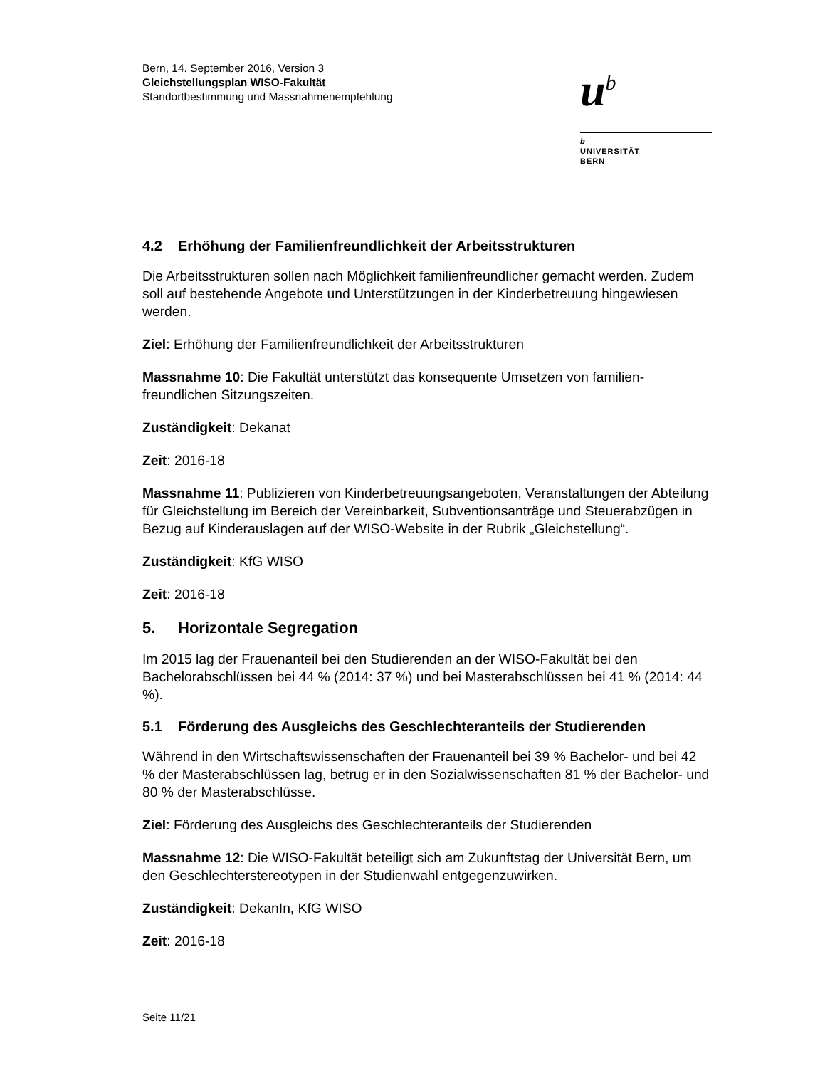Bern, 14. September 2016, Version 3
Gleichstellungsplan WISO-Fakultät
Standortbestimmung und Massnahmenempfehlung
u<sup>b</sup>
b
UNIVERSITÄT
BERN
4.2 Erhöhung der Familienfreundlichkeit der Arbeitsstrukturen
Die Arbeitsstrukturen sollen nach Möglichkeit familienfreundlicher gemacht werden. Zudem soll auf bestehende Angebote und Unterstützungen in der Kinderbetreuung hingewiesen werden.
Ziel: Erhöhung der Familienfreundlichkeit der Arbeitsstrukturen
Massnahme 10: Die Fakultät unterstützt das konsequente Umsetzen von familien-freundlichen Sitzungszeiten.
Zuständigkeit: Dekanat
Zeit: 2016-18
Massnahme 11: Publizieren von Kinderbetreuungsangeboten, Veranstaltungen der Abteilung für Gleichstellung im Bereich der Vereinbarkeit, Subventionsanträge und Steuerabzügen in Bezug auf Kinderauslagen auf der WISO-Website in der Rubrik „Gleichstellung“.
Zuständigkeit: KfG WISO
Zeit: 2016-18
5. Horizontale Segregation
Im 2015 lag der Frauenanteil bei den Studierenden an der WISO-Fakultät bei den Bachelorabschlüssen bei 44 % (2014: 37 %) und bei Masterabschlüssen bei 41 % (2014: 44 %).
5.1 Förderung des Ausgleichs des Geschlechteranteils der Studierenden
Während in den Wirtschaftswissenschaften der Frauenanteil bei 39 % Bachelor- und bei 42 % der Masterabschlüssen lag, betrug er in den Sozialwissenschaften 81 % der Bachelor- und 80 % der Masterabschlüsse.
Ziel: Förderung des Ausgleichs des Geschlechteranteils der Studierenden
Massnahme 12: Die WISO-Fakultät beteiligt sich am Zukunftstag der Universität Bern, um den Geschlechterstereotypen in der Studienwahl entgegenzuwirken.
Zuständigkeit: DekanIn, KfG WISO
Zeit: 2016-18
Seite 11/21